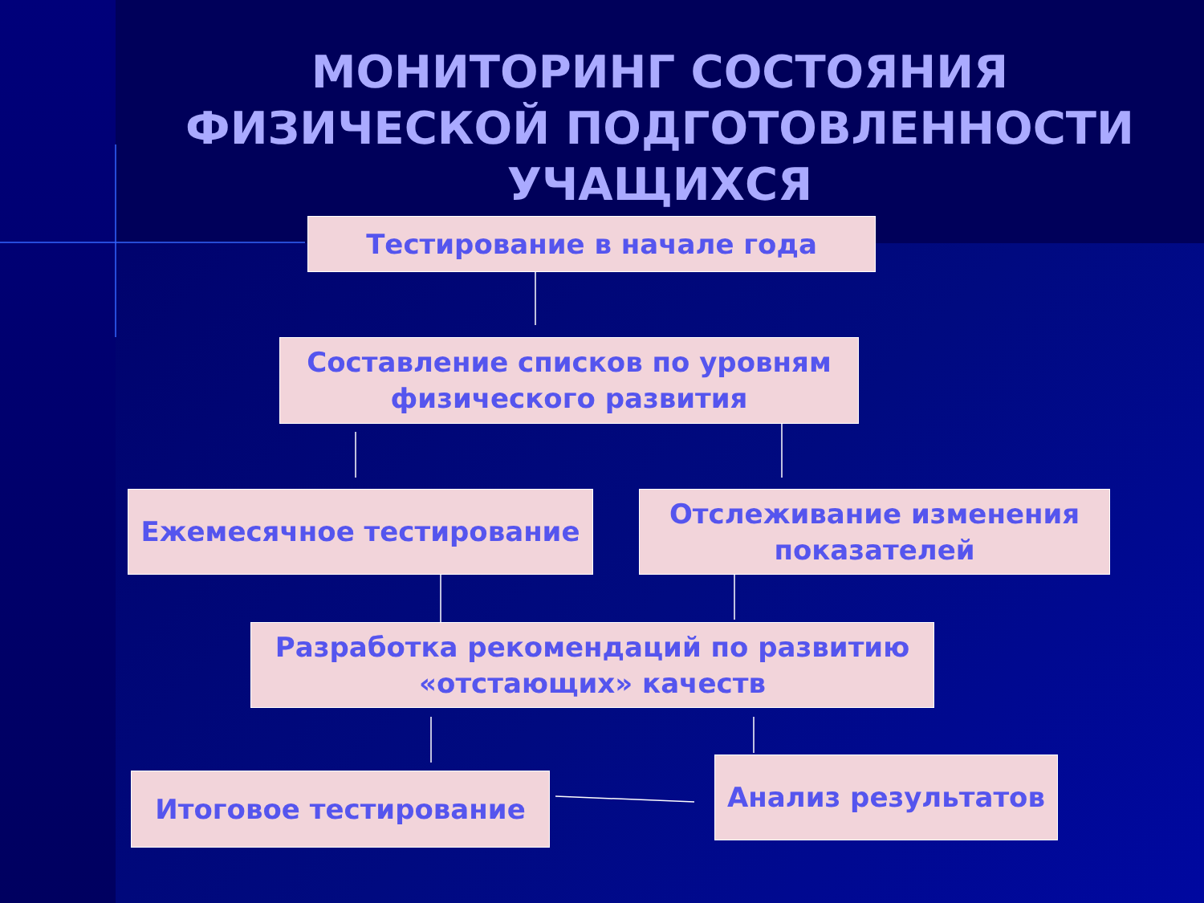МОНИТОРИНГ СОСТОЯНИЯ
ФИЗИЧЕСКОЙ ПОДГОТОВЛЕННОСТИ
УЧАЩИХСЯ
Тестирование в начале года
Составление списков по уровням физического развития
Ежемесячное тестирование
Отслеживание изменения показателей
Разработка рекомендаций по развитию «отстающих» качеств
Итоговое тестирование Анализ результатов